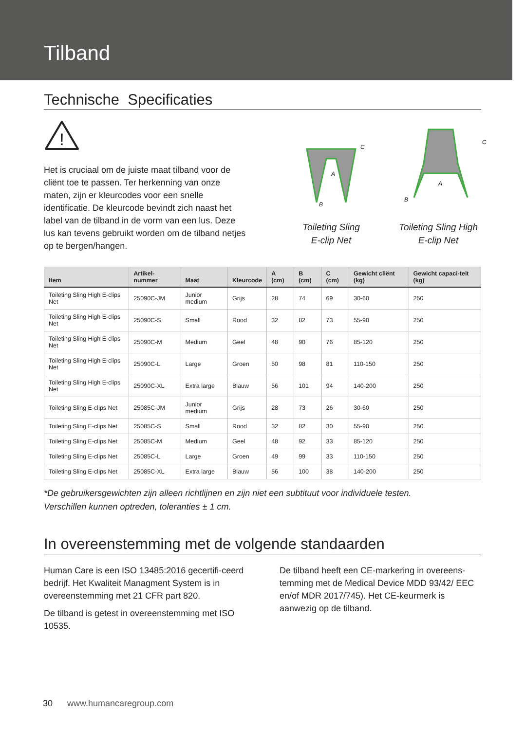Tilband
Technische Specificaties
!
Het is cruciaal om de juiste maat tilband voor de cliënt toe te passen. Ter herkenning van onze maten, zijn er kleurcodes voor een snelle identificatie. De kleurcode bevindt zich naast het label van de tilband in de vorm van een lus. Deze lus kan tevens gebruikt worden om de tilband netjes op te bergen/hangen.
A
B
C
Toileting Sling
E-clip Net
A
B
C
Toileting Sling High
E-clip Net
| Item | Artikel-nummer | Maat | Kleurcode | A (cm) | B (cm) | C (cm) | Gewicht cliënt (kg) | Gewicht capaci-teit (kg) |
| --- | --- | --- | --- | --- | --- | --- | --- | --- |
| Toileting Sling High E-clips Net | 25090C-JM | Junior medium | Grijs | 28 | 74 | 69 | 30-60 | 250 |
| Toileting Sling High E-clips Net | 25090C-S | Small | Rood | 32 | 82 | 73 | 55-90 | 250 |
| Toileting Sling High E-clips Net | 25090C-M | Medium | Geel | 48 | 90 | 76 | 85-120 | 250 |
| Toileting Sling High E-clips Net | 25090C-L | Large | Groen | 50 | 98 | 81 | 110-150 | 250 |
| Toileting Sling High E-clips Net | 25090C-XL | Extra large | Blauw | 56 | 101 | 94 | 140-200 | 250 |
| Toileting Sling E-clips Net | 25085C-JM | Junior medium | Grijs | 28 | 73 | 26 | 30-60 | 250 |
| Toileting Sling E-clips Net | 25085C-S | Small | Rood | 32 | 82 | 30 | 55-90 | 250 |
| Toileting Sling E-clips Net | 25085C-M | Medium | Geel | 48 | 92 | 33 | 85-120 | 250 |
| Toileting Sling E-clips Net | 25085C-L | Large | Groen | 49 | 99 | 33 | 110-150 | 250 |
| Toileting Sling E-clips Net | 25085C-XL | Extra large | Blauw | 56 | 100 | 38 | 140-200 | 250 |
*De gebruikersgewichten zijn alleen richtlijnen en zijn niet een subtituut voor individuele testen.
Verschillen kunnen optreden, toleranties ± 1 cm.
In overeenstemming met de volgende standaarden
Human Care is een ISO 13485:2016 gecertifi-ceerd bedrijf. Het Kwaliteit Managment System is in overeenstemming met 21 CFR part 820.
De tilband is getest in overeenstemming met ISO 10535.
De tilband heeft een CE-markering in overeens-temming met de Medical Device MDD 93/42/ EEC en/of MDR 2017/745). Het CE-keurmerk is aanwezig op de tilband.
30 www.humancaregroup.com